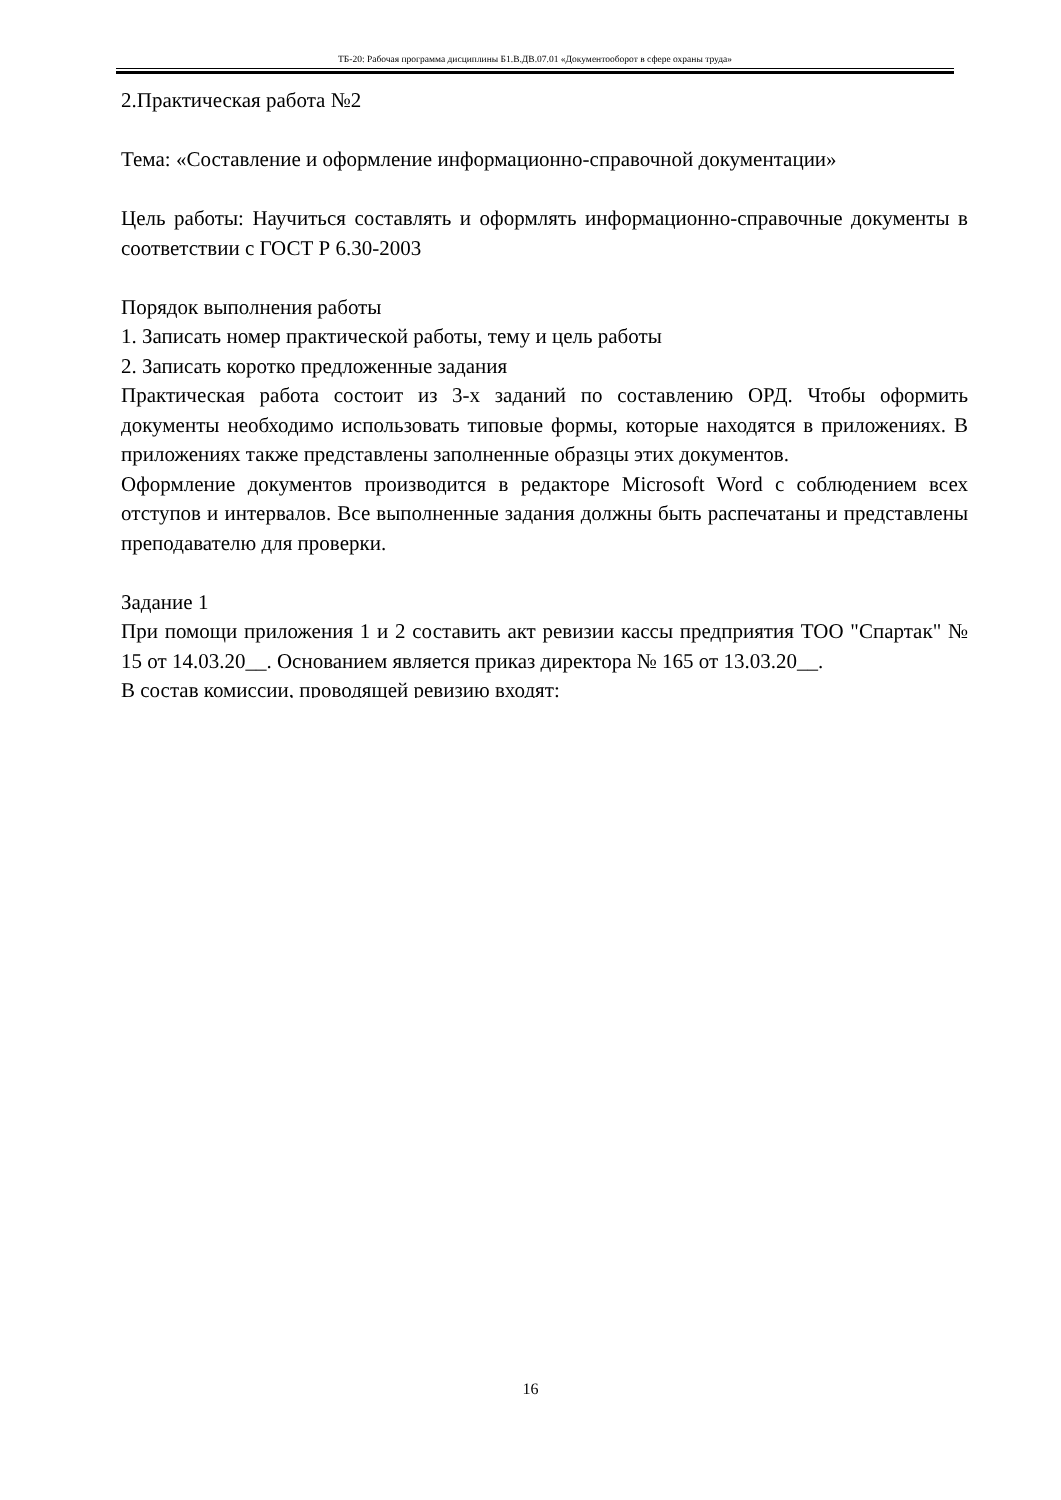ТБ-20: Рабочая программа дисциплины Б1.В.ДВ.07.01 «Документооборот в сфере охраны труда»
2.Практическая работа №2
Тема: «Составление и оформление информационно-справочной документации»
Цель работы: Научиться составлять и оформлять информационно-справочные документы в соответствии с ГОСТ Р 6.30-2003
Порядок выполнения работы
1. Записать номер практической работы, тему и цель работы
2. Записать коротко предложенные задания
Практическая работа состоит из 3-х заданий по составлению ОРД. Чтобы оформить документы необходимо использовать типовые формы, которые находятся в приложениях. В приложениях также представлены заполненные образцы этих документов.
Оформление документов производится в редакторе Microsoft Word с соблюдением всех отступов и интервалов. Все выполненные задания должны быть распечатаны и представлены преподавателю для проверки.
Задание 1
При помощи приложения 1 и 2 составить акт ревизии кассы предприятия ТОО "Спартак" № 15 от 14.03.20__. Основанием является приказ директора № 165 от 13.03.20__.
В состав комиссии, проводящей ревизию входят:
16